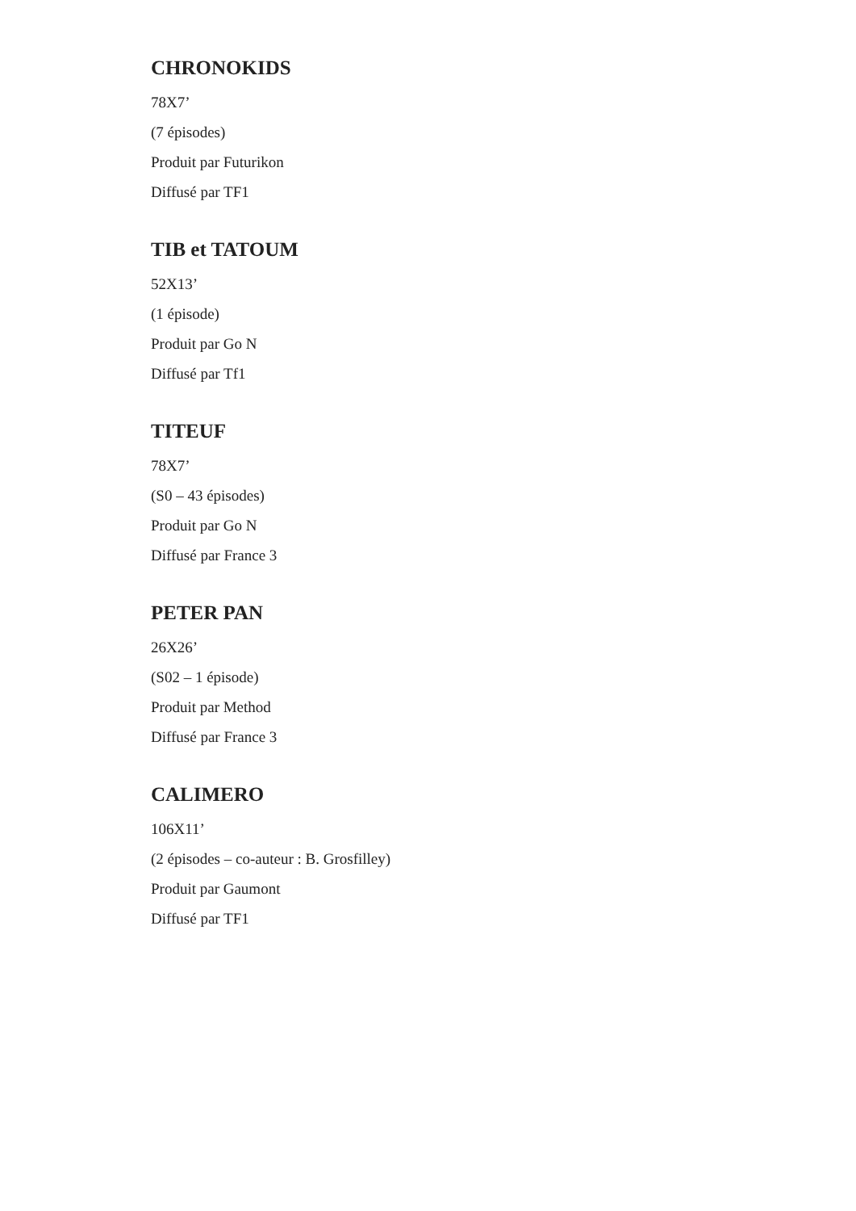CHRONOKIDS
78X7’
(7 épisodes)
Produit par Futurikon
Diffusé par TF1
TIB et TATOUM
52X13’
(1 épisode)
Produit par Go N
Diffusé par Tf1
TITEUF
78X7’
(S0 – 43 épisodes)
Produit par Go N
Diffusé par France 3
PETER PAN
26X26’
(S02 – 1 épisode)
Produit par Method
Diffusé par France 3
CALIMERO
106X11’
(2 épisodes – co-auteur : B. Grosfilley)
Produit par Gaumont
Diffusé par TF1